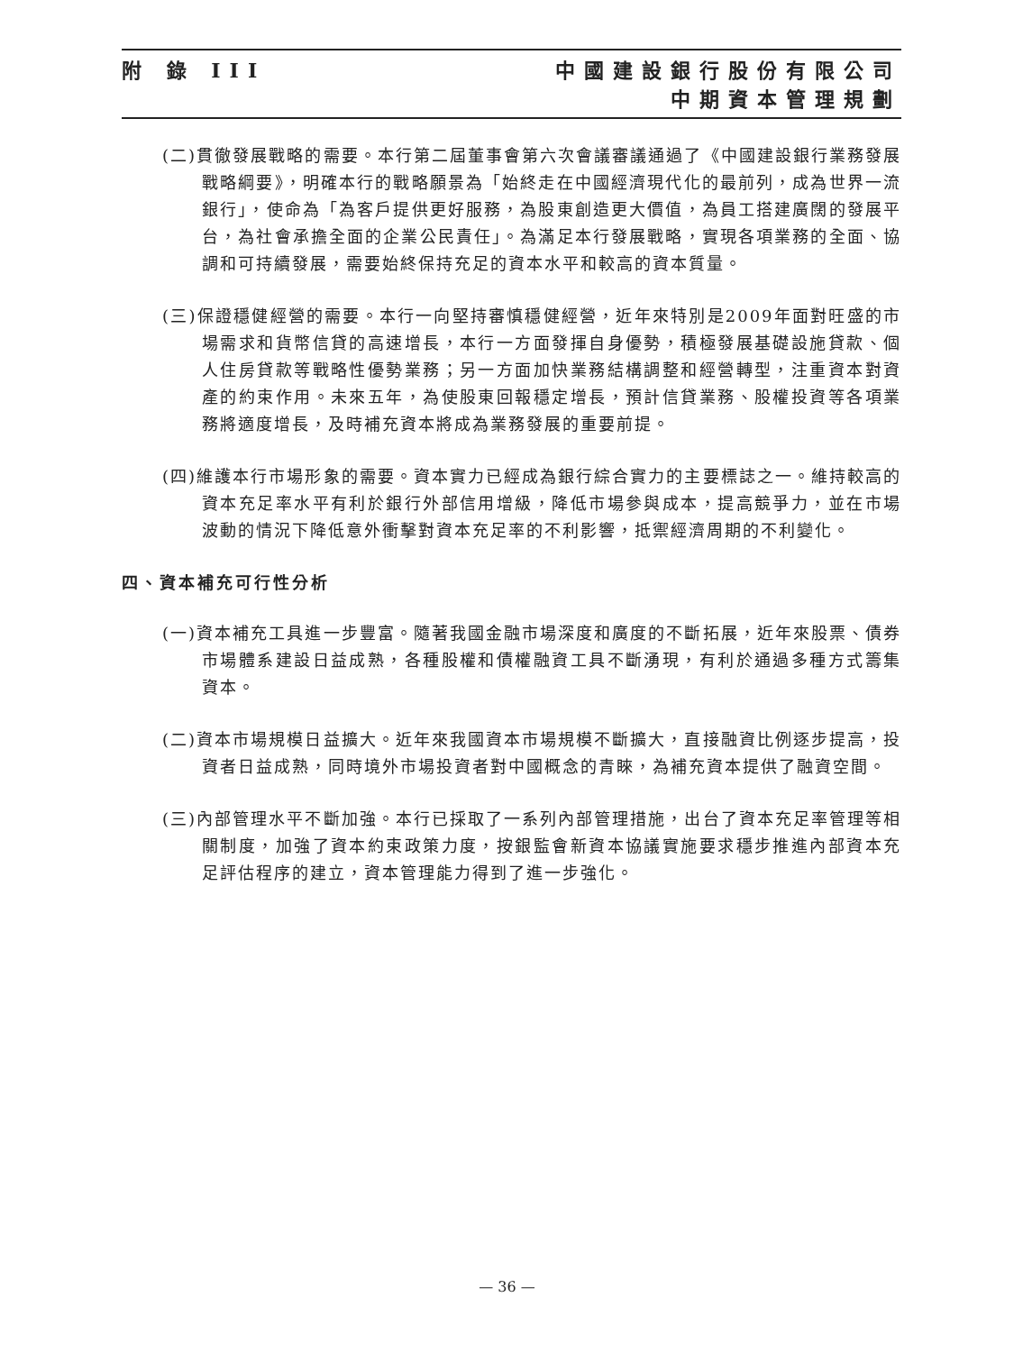附 錄 III 中國建設銀行股份有限公司
中期資本管理規劃
(二)貫徹發展戰略的需要。本行第二屆董事會第六次會議審議通過了《中國建設銀行業務發展戰略綱要》，明確本行的戰略願景為「始終走在中國經濟現代化的最前列，成為世界一流銀行」，使命為「為客戶提供更好服務，為股東創造更大價值，為員工搭建廣闊的發展平台，為社會承擔全面的企業公民責任」。為滿足本行發展戰略，實現各項業務的全面、協調和可持續發展，需要始終保持充足的資本水平和較高的資本質量。
(三)保證穩健經營的需要。本行一向堅持審慎穩健經營，近年來特別是2009年面對旺盛的市場需求和貨幣信貸的高速增長，本行一方面發揮自身優勢，積極發展基礎設施貸款、個人住房貸款等戰略性優勢業務；另一方面加快業務結構調整和經營轉型，注重資本對資產的約束作用。未來五年，為使股東回報穩定增長，預計信貸業務、股權投資等各項業務將適度增長，及時補充資本將成為業務發展的重要前提。
(四)維護本行市場形象的需要。資本實力已經成為銀行綜合實力的主要標誌之一。維持較高的資本充足率水平有利於銀行外部信用增級，降低市場參與成本，提高競爭力，並在市場波動的情況下降低意外衝擊對資本充足率的不利影響，抵禦經濟周期的不利變化。
四、資本補充可行性分析
(一)資本補充工具進一步豐富。隨著我國金融市場深度和廣度的不斷拓展，近年來股票、債券市場體系建設日益成熟，各種股權和債權融資工具不斷湧現，有利於通過多種方式籌集資本。
(二)資本市場規模日益擴大。近年來我國資本市場規模不斷擴大，直接融資比例逐步提高，投資者日益成熟，同時境外市場投資者對中國概念的青睞，為補充資本提供了融資空間。
(三)內部管理水平不斷加強。本行已採取了一系列內部管理措施，出台了資本充足率管理等相關制度，加強了資本約束政策力度，按銀監會新資本協議實施要求穩步推進內部資本充足評估程序的建立，資本管理能力得到了進一步強化。
— 36 —